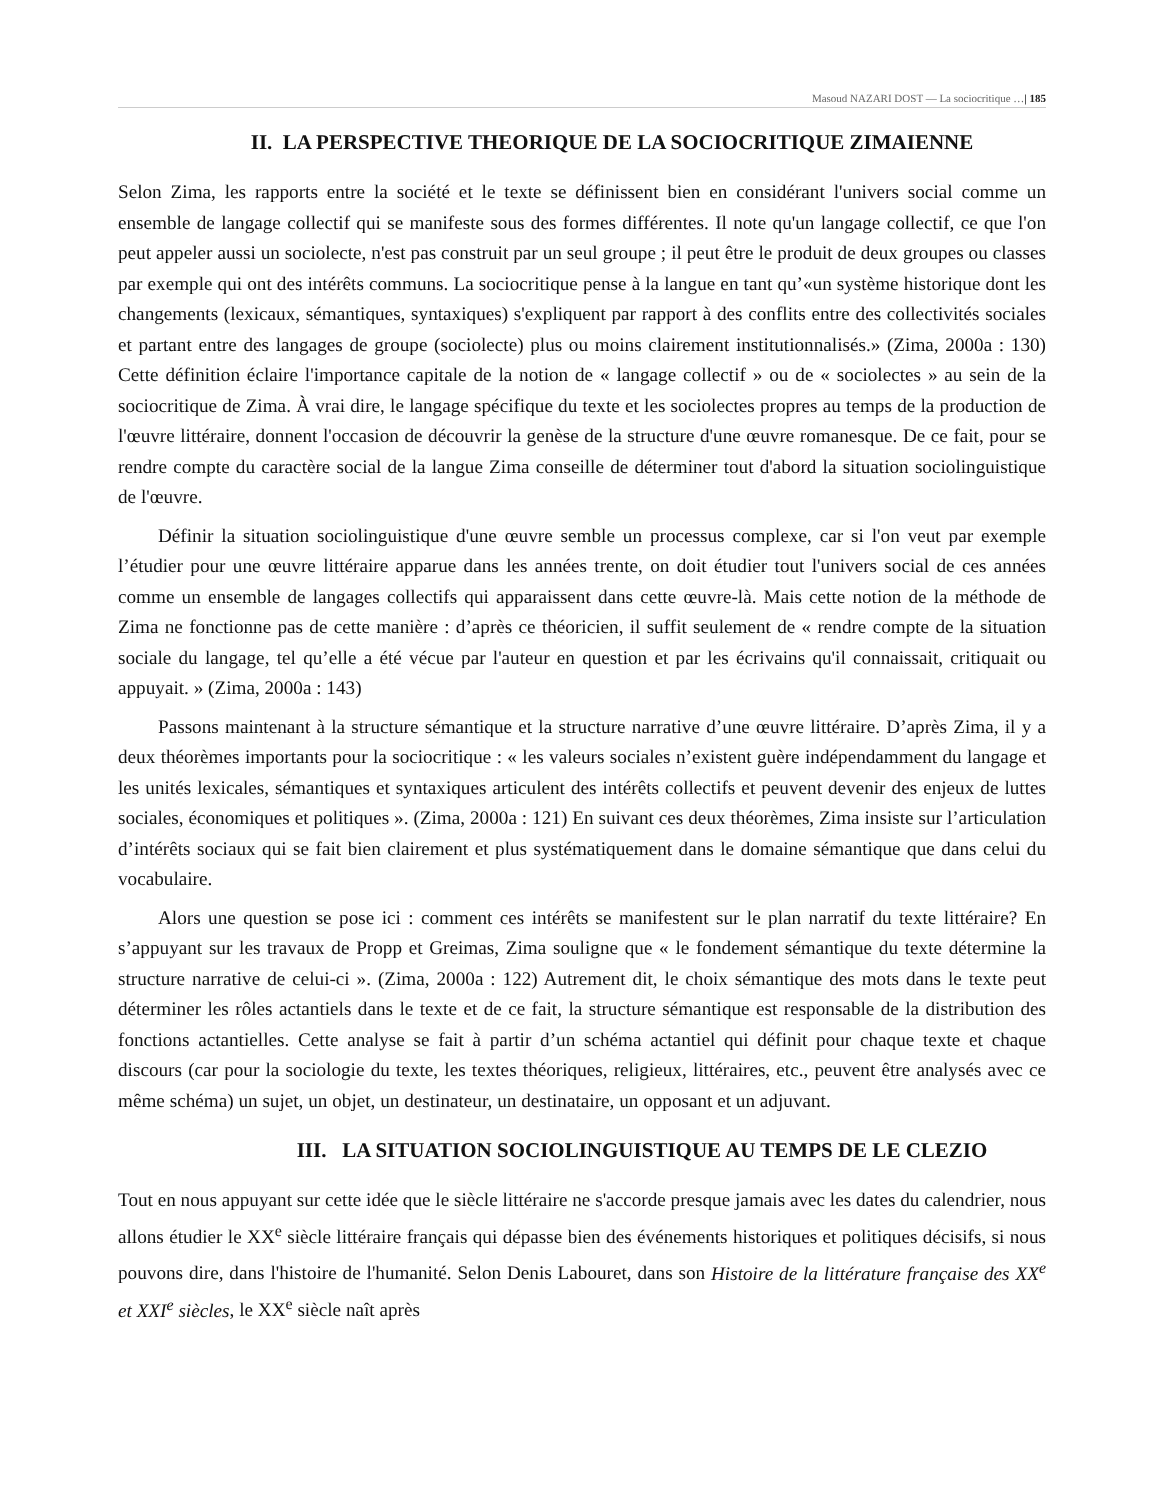Masoud NAZARI DOST — La sociocritique …| 185
II. LA PERSPECTIVE THEORIQUE DE LA SOCIOCRITIQUE ZIMAIENNE
Selon Zima, les rapports entre la société et le texte se définissent bien en considérant l'univers social comme un ensemble de langage collectif qui se manifeste sous des formes différentes. Il note qu'un langage collectif, ce que l'on peut appeler aussi un sociolecte, n'est pas construit par un seul groupe ; il peut être le produit de deux groupes ou classes par exemple qui ont des intérêts communs. La sociocritique pense à la langue en tant qu’«un système historique dont les changements (lexicaux, sémantiques, syntaxiques) s'expliquent par rapport à des conflits entre des collectivités sociales et partant entre des langages de groupe (sociolecte) plus ou moins clairement institutionnalisés.» (Zima, 2000a : 130) Cette définition éclaire l'importance capitale de la notion de « langage collectif » ou de « sociolectes » au sein de la sociocritique de Zima. À vrai dire, le langage spécifique du texte et les sociolectes propres au temps de la production de l'œuvre littéraire, donnent l'occasion de découvrir la genèse de la structure d'une œuvre romanesque. De ce fait, pour se rendre compte du caractère social de la langue Zima conseille de déterminer tout d'abord la situation sociolinguistique de l'œuvre.
Définir la situation sociolinguistique d'une œuvre semble un processus complexe, car si l'on veut par exemple l’étudier pour une œuvre littéraire apparue dans les années trente, on doit étudier tout l'univers social de ces années comme un ensemble de langages collectifs qui apparaissent dans cette œuvre-là. Mais cette notion de la méthode de Zima ne fonctionne pas de cette manière : d’après ce théoricien, il suffit seulement de « rendre compte de la situation sociale du langage, tel qu’elle a été vécue par l'auteur en question et par les écrivains qu'il connaissait, critiquait ou appuyait. » (Zima, 2000a : 143)
Passons maintenant à la structure sémantique et la structure narrative d’une œuvre littéraire. D’après Zima, il y a deux théorèmes importants pour la sociocritique : « les valeurs sociales n’existent guère indépendamment du langage et les unités lexicales, sémantiques et syntaxiques articulent des intérêts collectifs et peuvent devenir des enjeux de luttes sociales, économiques et politiques ». (Zima, 2000a : 121) En suivant ces deux théorèmes, Zima insiste sur l’articulation d’intérêts sociaux qui se fait bien clairement et plus systématiquement dans le domaine sémantique que dans celui du vocabulaire.
Alors une question se pose ici : comment ces intérêts se manifestent sur le plan narratif du texte littéraire? En s’appuyant sur les travaux de Propp et Greimas, Zima souligne que « le fondement sémantique du texte détermine la structure narrative de celui-ci ». (Zima, 2000a : 122) Autrement dit, le choix sémantique des mots dans le texte peut déterminer les rôles actantiels dans le texte et de ce fait, la structure sémantique est responsable de la distribution des fonctions actantielles. Cette analyse se fait à partir d’un schéma actantiel qui définit pour chaque texte et chaque discours (car pour la sociologie du texte, les textes théoriques, religieux, littéraires, etc., peuvent être analysés avec ce même schéma) un sujet, un objet, un destinateur, un destinataire, un opposant et un adjuvant.
III. LA SITUATION SOCIOLINGUISTIQUE AU TEMPS DE LE CLEZIO
Tout en nous appuyant sur cette idée que le siècle littéraire ne s'accorde presque jamais avec les dates du calendrier, nous allons étudier le XX<sup>e</sup> siècle littéraire français qui dépasse bien des événements historiques et politiques décisifs, si nous pouvons dire, dans l'histoire de l'humanité. Selon Denis Labouret, dans son Histoire de la littérature française des XX<sup>e</sup> et XXI<sup>e</sup> siècles, le XX<sup>e</sup> siècle naît après